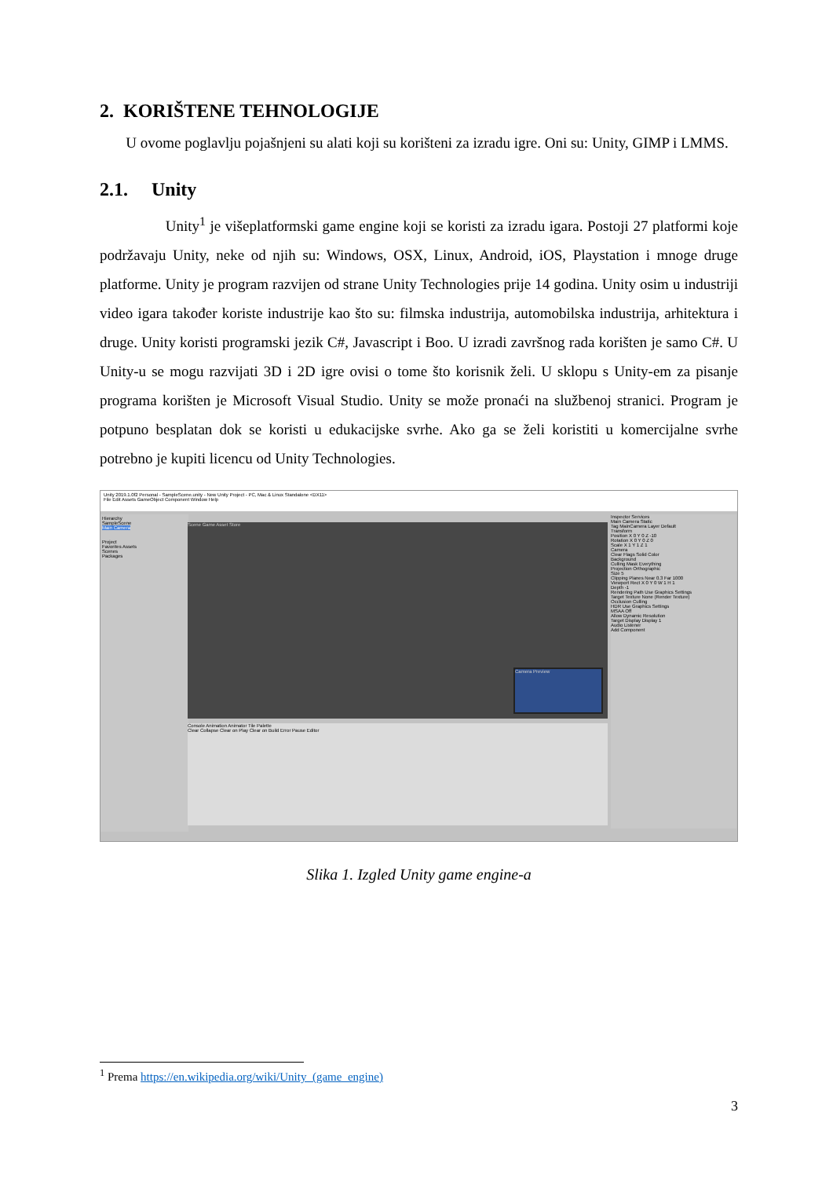2. KORIŠTENE TEHNOLOGIJE
U ovome poglavlju pojašnjeni su alati koji su korišteni za izradu igre. Oni su: Unity, GIMP i LMMS.
2.1. Unity
Unity<sup>1</sup> je višeplatformski game engine koji se koristi za izradu igara. Postoji 27 platformi koje podržavaju Unity, neke od njih su: Windows, OSX, Linux, Android, iOS, Playstation i mnoge druge platforme. Unity je program razvijen od strane Unity Technologies prije 14 godina. Unity osim u industriji video igara također koriste industrije kao što su: filmska industrija, automobilska industrija, arhitektura i druge. Unity koristi programski jezik C#, Javascript i Boo. U izradi završnog rada korišten je samo C#. U Unity-u se mogu razvijati 3D i 2D igre ovisi o tome što korisnik želi. U sklopu s Unity-em za pisanje programa korišten je Microsoft Visual Studio. Unity se može pronaći na službenoj stranici. Program je potpuno besplatan dok se koristi u edukacijske svrhe. Ako ga se želi koristiti u komercijalne svrhe potrebno je kupiti licencu od Unity Technologies.
Unity 2019.1.0f2 Personal - SampleScene.unity - New Unity Project - PC, Mac & Linux Standalone <DX11>
File Edit Assets GameObject Component Window Help
Hierarchy
SampleScene
Main Camera
Project
Favorites Assets
Scenes
Packages
Scene Game Asset Store
Camera Preview
Console Animation Animator Tile Palette
Clear Collapse Clear on Play Clear on Build Error Pause Editor
Inspector Services
Main Camera Static
Tag MainCamera Layer Default
Transform
Position X 0 Y 0 Z -10
Rotation X 0 Y 0 Z 0
Scale X 1 Y 1 Z 1
Camera
Clear Flags Solid Color
Background
Culling Mask Everything
Projection Orthographic
Size 5
Clipping Planes Near 0.3 Far 1000
Viewport Rect X 0 Y 0 W 1 H 1
Depth -1
Rendering Path Use Graphics Settings
Target Texture None (Render Texture)
Occlusion Culling
HDR Use Graphics Settings
MSAA Off
Allow Dynamic Resolution
Target Display Display 1
Audio Listener
Add Component
Slika 1. Izgled Unity game engine-a
<sup>1</sup> Prema https://en.wikipedia.org/wiki/Unity_(game_engine)
3